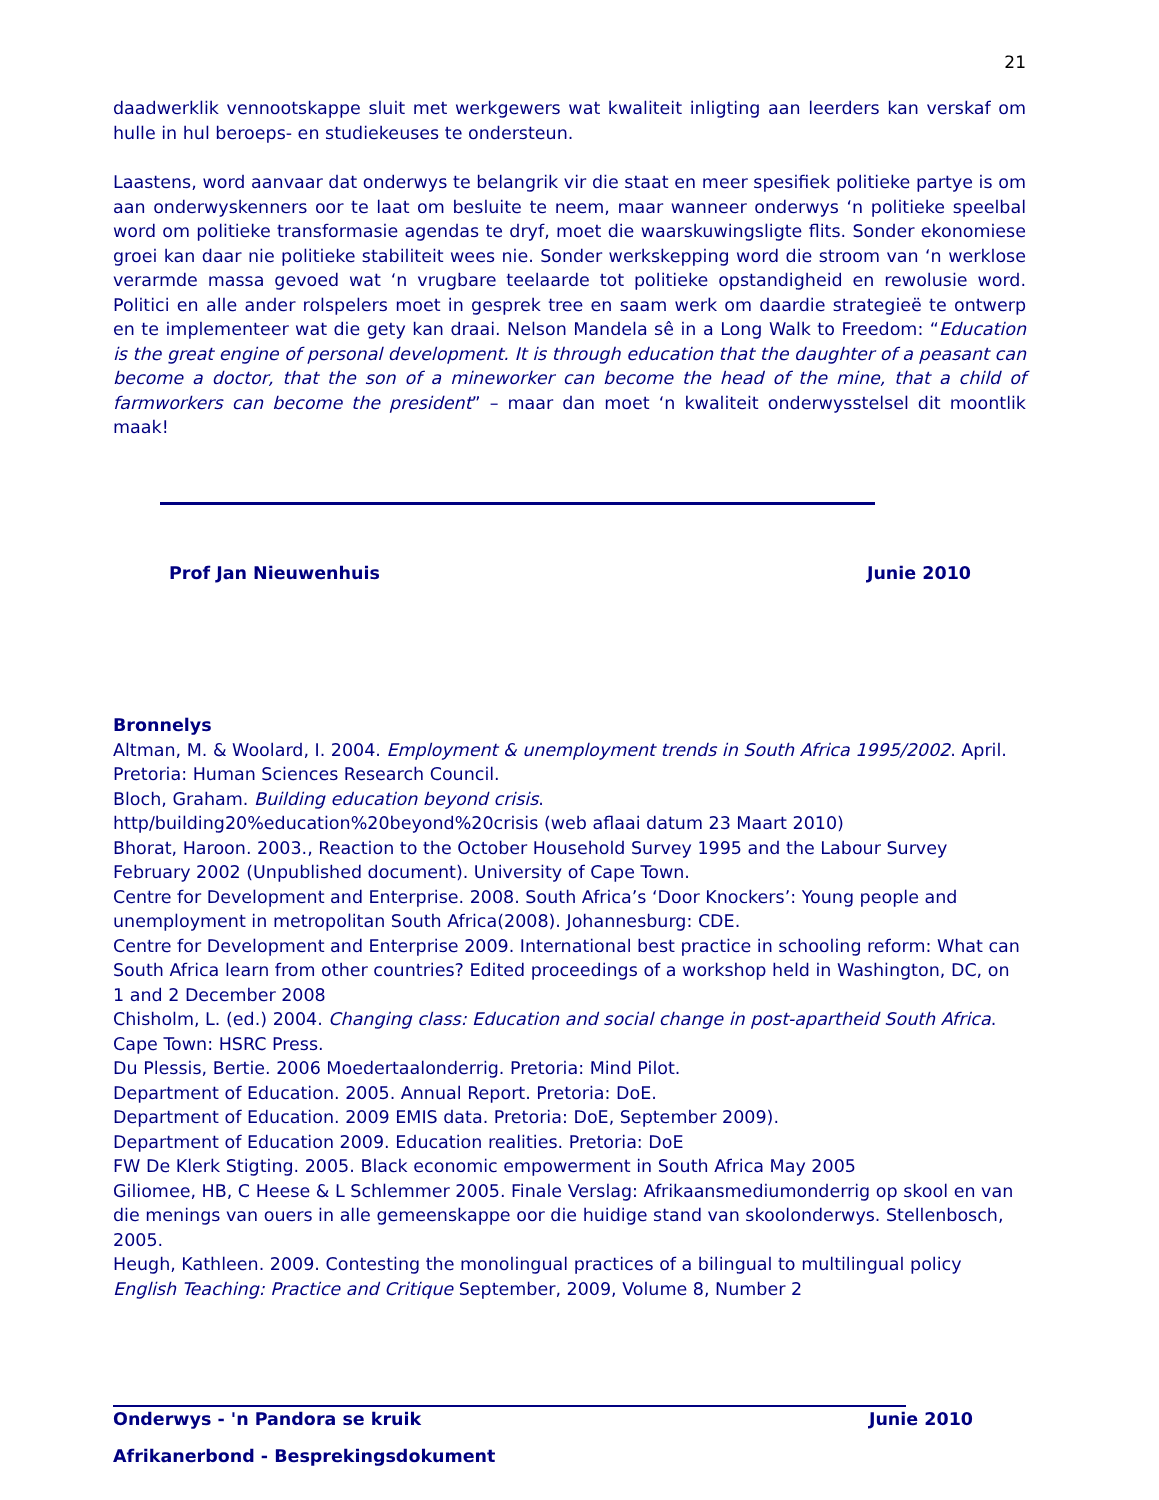21
daadwerklik vennootskappe sluit met werkgewers wat kwaliteit inligting aan leerders kan verskaf om hulle in hul beroeps- en studiekeuses te ondersteun.
Laastens, word aanvaar dat onderwys te belangrik vir die staat en meer spesifiek politieke partye is om aan onderwyskenners oor te laat om besluite te neem, maar wanneer onderwys ‘n politieke speelbal word om politieke transformasie agendas te dryf, moet die waarskuwingsligte flits. Sonder ekonomiese groei kan daar nie politieke stabiliteit wees nie. Sonder werkskepping word die stroom van ‘n werklose verarmde massa gevoed wat ‘n vrugbare teelaarde tot politieke opstandigheid en rewolusie word. Politici en alle ander rolspelers moet in gesprek tree en saam werk om daardie strategieë te ontwerp en te implementeer wat die gety kan draai. Nelson Mandela sê in a Long Walk to Freedom: “Education is the great engine of personal development. It is through education that the daughter of a peasant can become a doctor, that the son of a mineworker can become the head of the mine, that a child of farmworkers can become the president” – maar dan moet ‘n kwaliteit onderwysstelsel dit moontlik maak!
Prof Jan Nieuwenhuis Junie 2010
Bronnelys
Altman, M. & Woolard, I. 2004. Employment & unemployment trends in South Africa 1995/2002. April. Pretoria: Human Sciences Research Council.
Bloch, Graham. Building education beyond crisis.
http/building20%education%20beyond%20crisis (web aflaai datum 23 Maart 2010)
Bhorat, Haroon. 2003., Reaction to the October Household Survey 1995 and the Labour Survey February 2002 (Unpublished document). University of Cape Town.
Centre for Development and Enterprise. 2008. South Africa’s ‘Door Knockers’: Young people and unemployment in metropolitan South Africa(2008). Johannesburg: CDE.
Centre for Development and Enterprise 2009. International best practice in schooling reform: What can South Africa learn from other countries? Edited proceedings of a workshop held in Washington, DC, on 1 and 2 December 2008
Chisholm, L. (ed.) 2004. Changing class: Education and social change in post-apartheid South Africa. Cape Town: HSRC Press.
Du Plessis, Bertie. 2006 Moedertaalonderrig. Pretoria: Mind Pilot.
Department of Education. 2005. Annual Report. Pretoria: DoE.
Department of Education. 2009 EMIS data. Pretoria: DoE, September 2009).
Department of Education 2009. Education realities. Pretoria: DoE
FW De Klerk Stigting. 2005. Black economic empowerment in South Africa May 2005
Giliomee, HB, C Heese & L Schlemmer 2005. Finale Verslag: Afrikaansmediumonderrig op skool en van die menings van ouers in alle gemeenskappe oor die huidige stand van skoolonderwys. Stellenbosch, 2005.
Heugh, Kathleen. 2009. Contesting the monolingual practices of a bilingual to multilingual policy English Teaching: Practice and Critique September, 2009, Volume 8, Number 2
Onderwys - 'n Pandora se kruik Junie 2010
Afrikanerbond - Besprekingsdokument